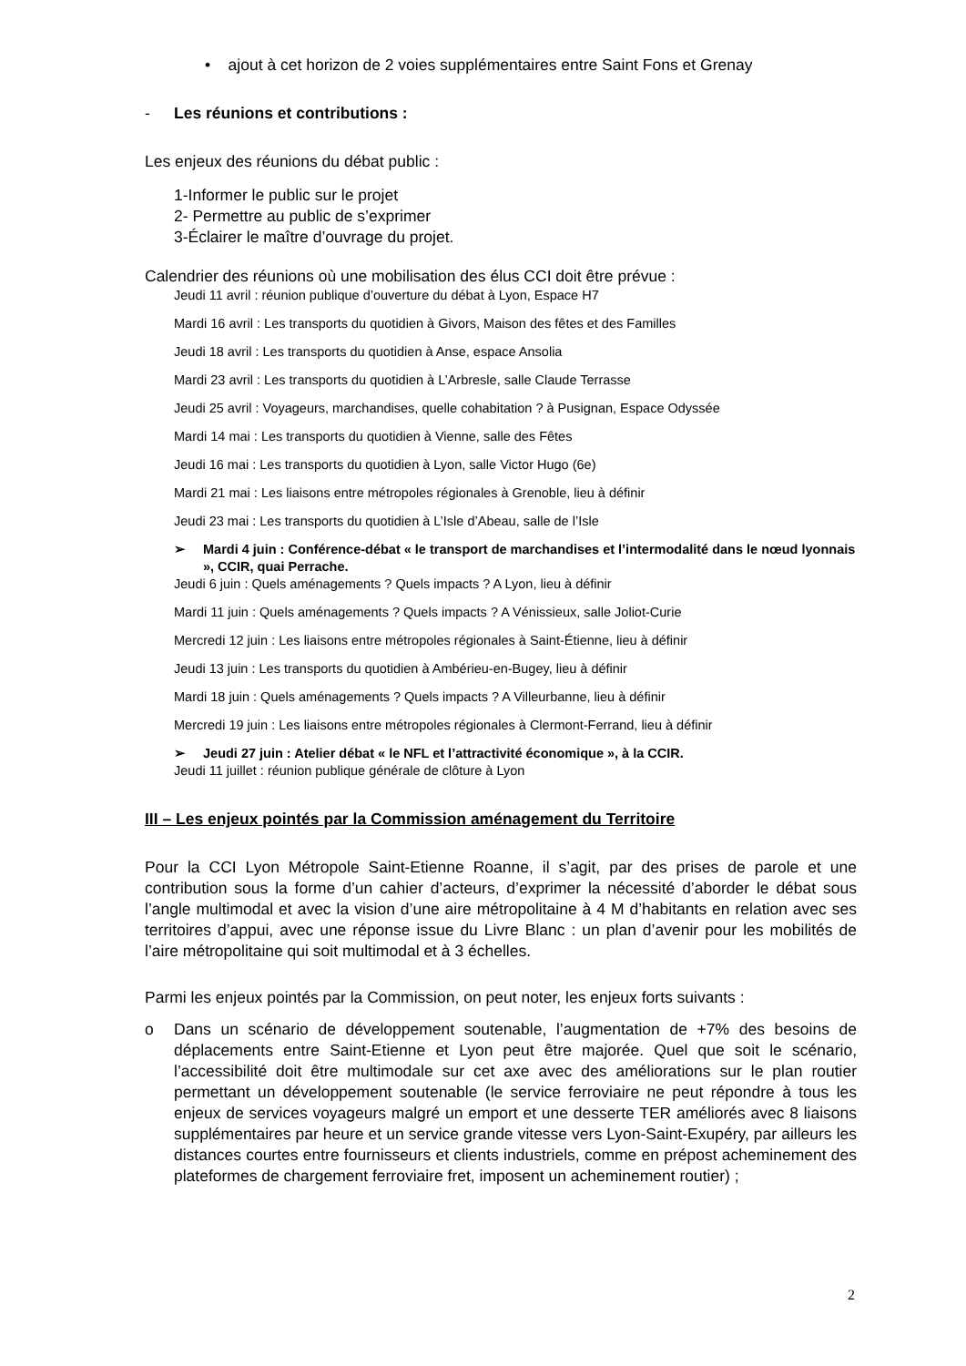• ajout à cet horizon de 2 voies supplémentaires entre Saint Fons et Grenay
- Les réunions et contributions :
Les enjeux des réunions du débat public :
1-Informer le public sur le projet
2- Permettre au public de s’exprimer
3-Éclairer le maître d’ouvrage du projet.
Calendrier des réunions où une mobilisation des élus CCI doit être prévue :
Jeudi 11 avril : réunion publique d’ouverture du débat à Lyon, Espace H7
Mardi 16 avril : Les transports du quotidien à Givors, Maison des fêtes et des Familles
Jeudi 18 avril : Les transports du quotidien à Anse, espace Ansolia
Mardi 23 avril : Les transports du quotidien à L’Arbresle, salle Claude Terrasse
Jeudi 25 avril : Voyageurs, marchandises, quelle cohabitation ? à Pusignan, Espace Odyssée
Mardi 14 mai : Les transports du quotidien à Vienne, salle des Fêtes
Jeudi 16 mai : Les transports du quotidien à Lyon, salle Victor Hugo (6e)
Mardi 21 mai : Les liaisons entre métropoles régionales à Grenoble, lieu à définir
Jeudi 23 mai : Les transports du quotidien à L’Isle d’Abeau, salle de l’Isle
➢ Mardi 4 juin : Conférence-débat « le transport de marchandises et l’intermodalité dans le nœud lyonnais », CCIR, quai Perrache.
Jeudi 6 juin : Quels aménagements ? Quels impacts ? A Lyon, lieu à définir
Mardi 11 juin : Quels aménagements ? Quels impacts ? A Vénissieux, salle Joliot-Curie
Mercredi 12 juin : Les liaisons entre métropoles régionales à Saint-Étienne, lieu à définir
Jeudi 13 juin : Les transports du quotidien à Ambérieu-en-Bugey, lieu à définir
Mardi 18 juin : Quels aménagements ? Quels impacts ? A Villeurbanne, lieu à définir
Mercredi 19 juin : Les liaisons entre métropoles régionales à Clermont-Ferrand, lieu à définir
➢ Jeudi 27 juin : Atelier débat « le NFL et l’attractivité économique », à la CCIR.
Jeudi 11 juillet : réunion publique générale de clôture à Lyon
III – Les enjeux pointés par la Commission aménagement du Territoire
Pour la CCI Lyon Métropole Saint-Etienne Roanne, il s’agit, par des prises de parole et une contribution sous la forme d’un cahier d’acteurs, d’exprimer la nécessité d’aborder le débat sous l’angle multimodal et avec la vision d’une aire métropolitaine à 4 M d’habitants en relation avec ses territoires d’appui, avec une réponse issue du Livre Blanc : un plan d’avenir pour les mobilités de l’aire métropolitaine qui soit multimodal et à 3 échelles.
Parmi les enjeux pointés par la Commission, on peut noter, les enjeux forts suivants :
o Dans un scénario de développement soutenable, l’augmentation de +7% des besoins de déplacements entre Saint-Etienne et Lyon peut être majorée. Quel que soit le scénario, l’accessibilité doit être multimodale sur cet axe avec des améliorations sur le plan routier permettant un développement soutenable (le service ferroviaire ne peut répondre à tous les enjeux de services voyageurs malgré un emport et une desserte TER améliorés avec 8 liaisons supplémentaires par heure et un service grande vitesse vers Lyon-Saint-Exupéry, par ailleurs les distances courtes entre fournisseurs et clients industriels, comme en prépost acheminement des plateformes de chargement ferroviaire fret, imposent un acheminement routier) ;
2